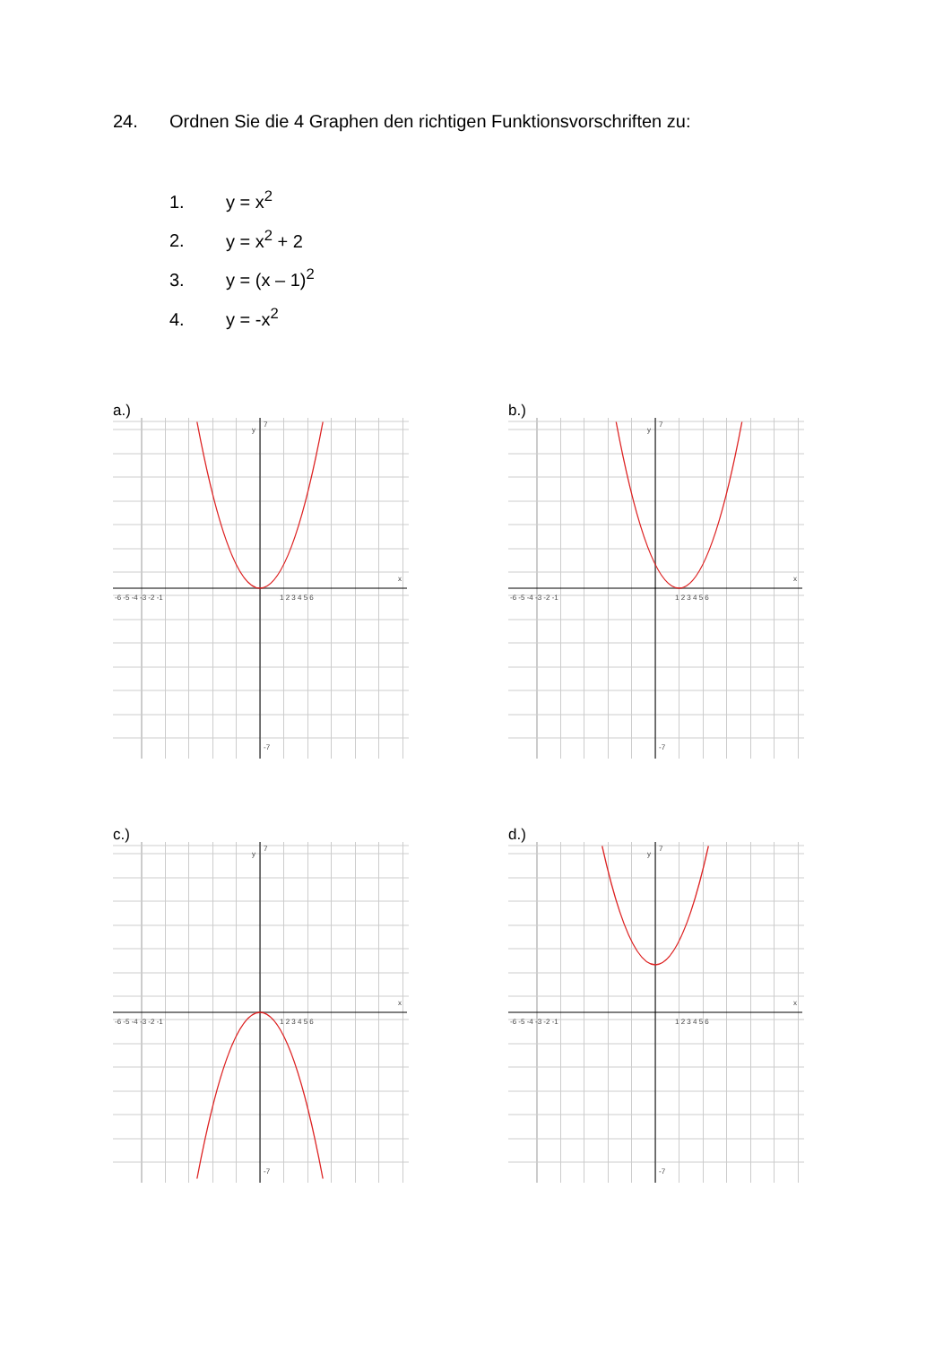24. Ordnen Sie die 4 Graphen den richtigen Funktionsvorschriften zu:
1. y = x<sup>2</sup>
2. y = x<sup>2</sup> + 2
3. y = (x – 1)<sup>2</sup>
4. y = -x<sup>2</sup>
a.)
-6 -5 -4 -3 -2 -1
1 2 3 4 5 6
7
-7
y
x
b.)
-6 -5 -4 -3 -2 -1
1 2 3 4 5 6
7
-7
y
x
c.)
-6 -5 -4 -3 -2 -1
1 2 3 4 5 6
7
-7
y
x
d.)
-6 -5 -4 -3 -2 -1
1 2 3 4 5 6
7
-7
y
x